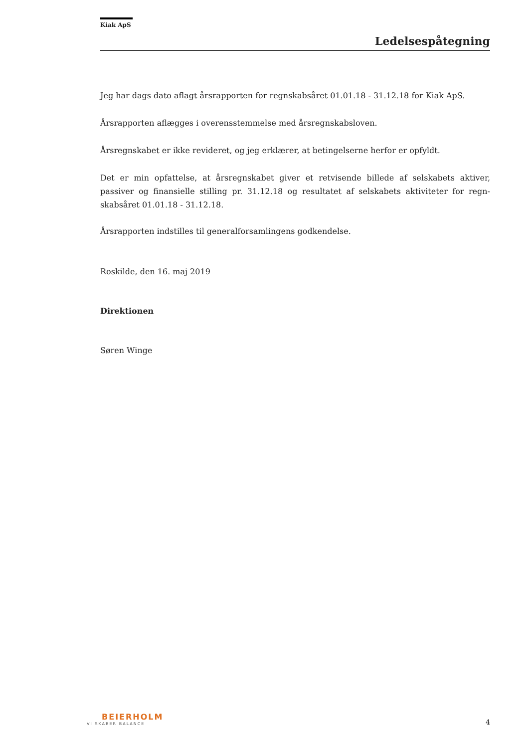Kiak ApS
Ledelsespåtegning
Jeg har dags dato aflagt årsrapporten for regnskabsåret 01.01.18 - 31.12.18 for Kiak ApS.
Årsrapporten aflægges i overensstemmelse med årsregnskabsloven.
Årsregnskabet er ikke revideret, og jeg erklærer, at betingelserne herfor er opfyldt.
Det er min opfattelse, at årsregnskabet giver et retvisende billede af selskabets aktiver, passiver og finansielle stilling pr. 31.12.18 og resultatet af selskabets aktiviteter for regn-skabsåret 01.01.18 - 31.12.18.
Årsrapporten indstilles til generalforsamlingens godkendelse.
Roskilde, den 16. maj 2019
Direktionen
Søren Winge
BEIERHOLM
VI SKABER BALANCE
4